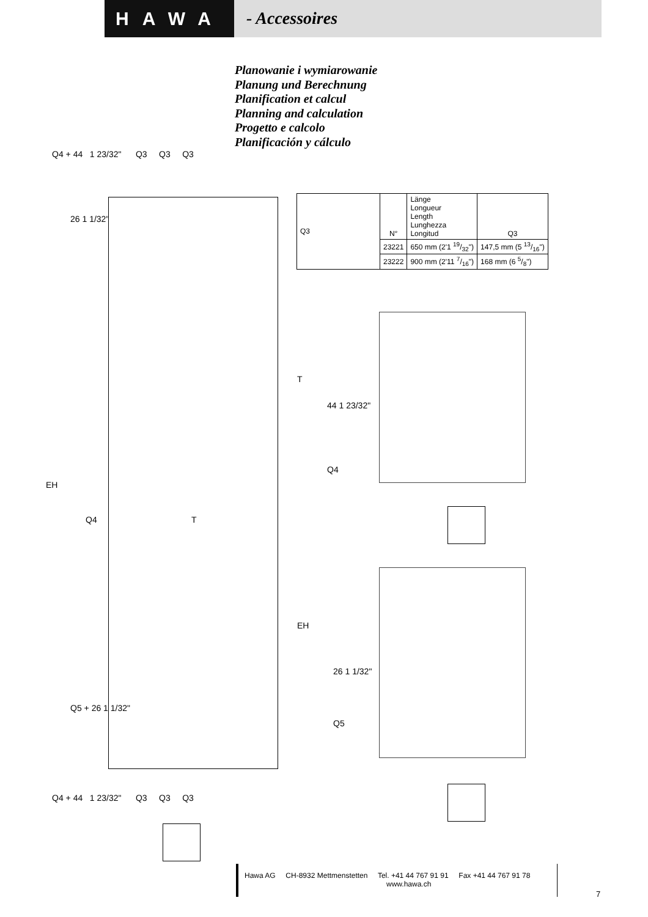HAWA - Accessoires
Planowanie i wymiarowanie
Planung und Berechnung
Planification et calcul
Planning and calculation
Progetto e calcolo
Planificación y cálculo
Q4 + 44 1 23/32" Q3 Q3 Q3
EH
Q4 T
26 1 1/32"
Q5 + 26 1 1/32"
Q4 + 44 1 23/32" Q3 Q3 Q3
| Q3 | N° | Länge Longueur Length Lunghezza Longitud | Q3 |
| | 23221 | 650 mm (2'1 19/32") | 147,5 mm (5 13/16") |
| | 23222 | 900 mm (2'11 7/16") | 168 mm (6 5/8") |
T
44 1 23/32"
Q4
EH
26 1 1/32"
Q5
Hawa AG CH-8932 Mettmenstetten Tel. +41 44 767 91 91 Fax +41 44 767 91 78
www.hawa.ch
7